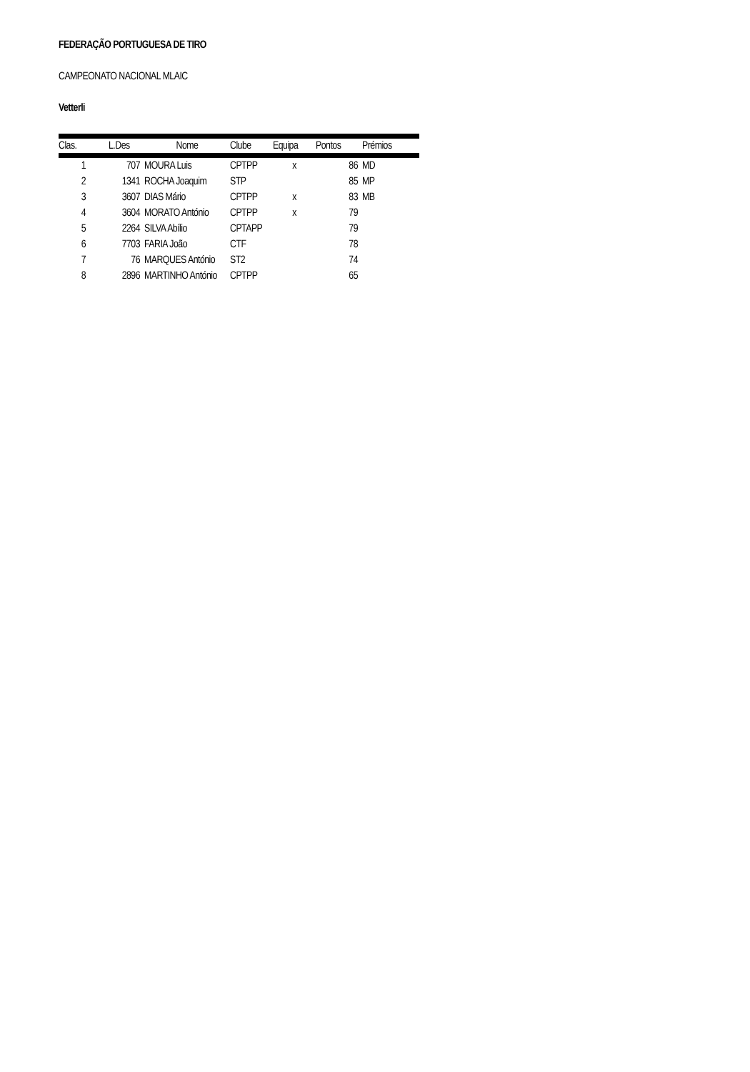FEDERAÇÃO PORTUGUESA DE TIRO
CAMPEONATO NACIONAL MLAIC
Vetterli
| Clas. | L.Des | Nome | Clube | Equipa | Pontos | Prémios |
| --- | --- | --- | --- | --- | --- | --- |
| 1 | 707 | MOURA Luis | CPTPP | x | 86 | MD |
| 2 | 1341 | ROCHA Joaquim | STP | | 85 | MP |
| 3 | 3607 | DIAS Mário | CPTPP | x | 83 | MB |
| 4 | 3604 | MORATO António | CPTPP | x | 79 | |
| 5 | 2264 | SILVA Abílio | CPTAPP | | 79 | |
| 6 | 7703 | FARIA João | CTF | | 78 | |
| 7 | 76 | MARQUES António | ST2 | | 74 | |
| 8 | 2896 | MARTINHO António | CPTPP | | 65 | |